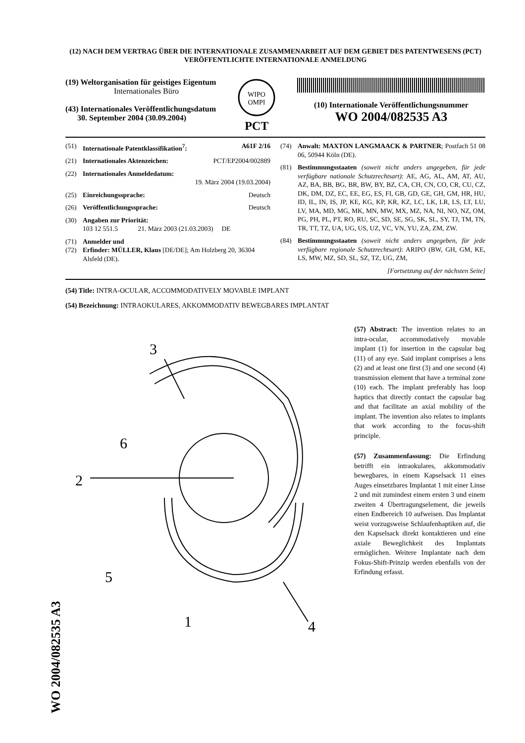(12) NACH DEM VERTRAG ÜBER DIE INTERNATIONALE ZUSAMMENARBEIT AUF DEM GEBIET DES PATENTWESENS (PCT) VERÖFFENTLICHTE INTERNATIONALE ANMELDUNG
(19) Weltorganisation für geistiges Eigentum
Internationales Büro
(43) Internationales Veröffentlichungsdatum
30. September 2004 (30.09.2004)
WIPO
OMPI
PCT
(10) Internationale Veröffentlichungsnummer
WO 2004/082535 A3
(51) Internationale Patentklassifikation<sup>7</sup>: A61F 2/16
(21) Internationales Aktenzeichen: PCT/EP2004/002889
(22) Internationales Anmeldedatum:
19. März 2004 (19.03.2004)
(25) Einreichungssprache: Deutsch
(26) Veröffentlichungssprache: Deutsch
(30) Angaben zur Priorität:
103 12 551.5 21. März 2003 (21.03.2003) DE
(71) Anmelder und
(72) Erfinder: MÜLLER, Klaus [DE/DE]; Am Holzberg 20, 36304 Alsfeld (DE).
(74) Anwalt: MAXTON LANGMAACK & PARTNER; Postfach 51 08 06, 50944 Köln (DE).
(81) Bestimmungsstaaten (soweit nicht anders angegeben, für jede verfügbare nationale Schutzrechtsart): AE, AG, AL, AM, AT, AU, AZ, BA, BB, BG, BR, BW, BY, BZ, CA, CH, CN, CO, CR, CU, CZ, DK, DM, DZ, EC, EE, EG, ES, FI, GB, GD, GE, GH, GM, HR, HU, ID, IL, IN, IS, JP, KE, KG, KP, KR, KZ, LC, LK, LR, LS, LT, LU, LV, MA, MD, MG, MK, MN, MW, MX, MZ, NA, NI, NO, NZ, OM, PG, PH, PL, PT, RO, RU, SC, SD, SE, SG, SK, SL, SY, TJ, TM, TN, TR, TT, TZ, UA, UG, US, UZ, VC, VN, YU, ZA, ZM, ZW.
(84) Bestimmungsstaaten (soweit nicht anders angegeben, für jede verfügbare regionale Schutzrechtsart): ARIPO (BW, GH, GM, KE, LS, MW, MZ, SD, SL, SZ, TZ, UG, ZM,
[Fortsetzung auf der nächsten Seite]
(54) Title: INTRA-OCULAR, ACCOMMODATIVELY MOVABLE IMPLANT
(54) Bezeichnung: INTRAOKULARES, AKKOMMODATIV BEWEGBARES IMPLANTAT
3
6
2
5
1
4
(57) Abstract: The invention relates to an intra-ocular, accommodatively movable implant (1) for insertion in the capsular bag (11) of any eye. Said implant comprises a lens (2) and at least one first (3) and one second (4) transmission element that have a terminal zone (10) each. The implant preferably has loop haptics that directly contact the capsular bag and that facilitate an axial mobility of the implant. The invention also relates to implants that work according to the focus-shift principle.
(57) Zusammenfassung: Die Erfindung betrifft ein intraokulares, akkommodativ bewegbares, in einem Kapselsack 11 eines Auges einsetzbares Implantat 1 mit einer Linse 2 und mit zumindest einem ersten 3 und einem zweiten 4 Übertragungselement, die jeweils einen Endbereich 10 aufweisen. Das Implantat weist vorzugsweise Schlaufenhaptiken auf, die den Kapselsack direkt kontaktieren und eine axiale Beweglichkeit des Implantats ermöglichen. Weitere Implantate nach dem Fokus-Shift-Prinzip werden ebenfalls von der Erfindung erfasst.
WO 2004/082535 A3